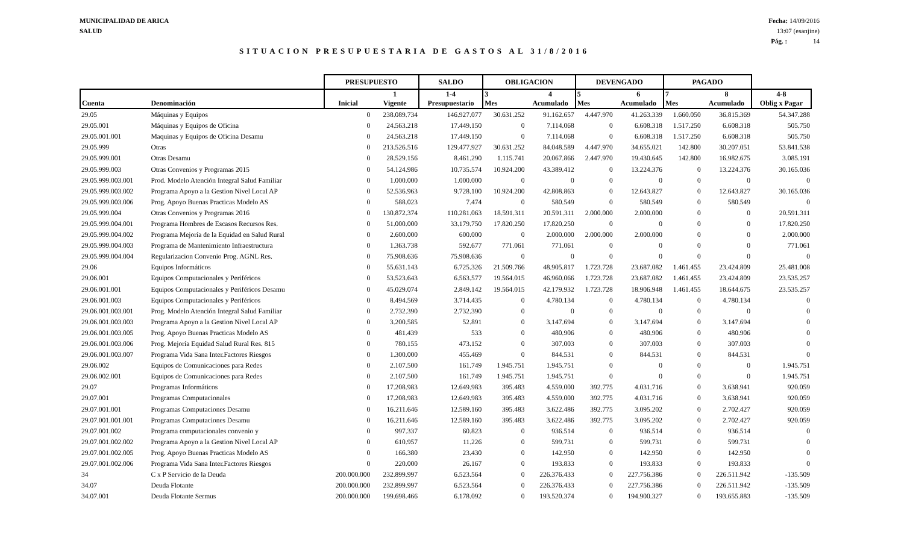MUNICIPALIDAD DE ARICA
SALUD
Fecha: 14/09/2016
13:07 (esanjine)
Pág. : 14
SITUACION PRESUPUESTARIA DE GASTOS AL 31/8/2016
| | | PRESUPUESTO | | SALDO | OBLIGACION | | DEVENGADO | | PAGADO | | |
| --- | --- | --- | --- | --- | --- | --- | --- | --- | --- | --- | --- |
| Cuenta | Denominación | Inicial | 1 Vigente | 1-4 Presupuestario | 3 Mes | 4 Acumulado | 5 Mes | 6 Acumulado | 7 Mes | 8 Acumulado | 4-8 Oblig x Pagar |
| 29.05 | Máquinas y Equipos | 0 | 238.089.734 | 146.927.077 | 30.631.252 | 91.162.657 | 4.447.970 | 41.263.339 | 1.660.050 | 36.815.369 | 54.347.288 |
| 29.05.001 | Máquinas y Equipos de Oficina | 0 | 24.563.218 | 17.449.150 | 0 | 7.114.068 | 0 | 6.608.318 | 1.517.250 | 6.608.318 | 505.750 |
| 29.05.001.001 | Maquinas y Equipos de Oficina Desamu | 0 | 24.563.218 | 17.449.150 | 0 | 7.114.068 | 0 | 6.608.318 | 1.517.250 | 6.608.318 | 505.750 |
| 29.05.999 | Otras | 0 | 213.526.516 | 129.477.927 | 30.631.252 | 84.048.589 | 4.447.970 | 34.655.021 | 142.800 | 30.207.051 | 53.841.538 |
| 29.05.999.001 | Otras Desamu | 0 | 28.529.156 | 8.461.290 | 1.115.741 | 20.067.866 | 2.447.970 | 19.430.645 | 142.800 | 16.982.675 | 3.085.191 |
| 29.05.999.003 | Otras Convenios y Programas 2015 | 0 | 54.124.986 | 10.735.574 | 10.924.200 | 43.389.412 | 0 | 13.224.376 | 0 | 13.224.376 | 30.165.036 |
| 29.05.999.003.001 | Prod. Modelo Atención Integral Salud Familiar | 0 | 1.000.000 | 1.000.000 | 0 | 0 | 0 | 0 | 0 | 0 | 0 |
| 29.05.999.003.002 | Programa Apoyo a la Gestion Nivel Local AP | 0 | 52.536.963 | 9.728.100 | 10.924.200 | 42.808.863 | 0 | 12.643.827 | 0 | 12.643.827 | 30.165.036 |
| 29.05.999.003.006 | Prog. Apoyo Buenas Practicas Modelo AS | 0 | 588.023 | 7.474 | 0 | 580.549 | 0 | 580.549 | 0 | 580.549 | 0 |
| 29.05.999.004 | Otras Convenios y Programas 2016 | 0 | 130.872.374 | 110.281.063 | 18.591.311 | 20.591.311 | 2.000.000 | 2.000.000 | 0 | 0 | 20.591.311 |
| 29.05.999.004.001 | Programa Hombres de Escasos Recursos Res. | 0 | 51.000.000 | 33.179.750 | 17.820.250 | 17.820.250 | 0 | 0 | 0 | 0 | 17.820.250 |
| 29.05.999.004.002 | Programa Mejoría de la Equidad en Salud Rural | 0 | 2.600.000 | 600.000 | 0 | 2.000.000 | 2.000.000 | 2.000.000 | 0 | 0 | 2.000.000 |
| 29.05.999.004.003 | Programa de Mantenimiento Infraestructura | 0 | 1.363.738 | 592.677 | 771.061 | 771.061 | 0 | 0 | 0 | 0 | 771.061 |
| 29.05.999.004.004 | Regularizacion Convenio Prog. AGNL Res. | 0 | 75.908.636 | 75.908.636 | 0 | 0 | 0 | 0 | 0 | 0 | 0 |
| 29.06 | Equipos Informáticos | 0 | 55.631.143 | 6.725.326 | 21.509.766 | 48.905.817 | 1.723.728 | 23.687.082 | 1.461.455 | 23.424.809 | 25.481.008 |
| 29.06.001 | Equipos Computacionales y Periféricos | 0 | 53.523.643 | 6.563.577 | 19.564.015 | 46.960.066 | 1.723.728 | 23.687.082 | 1.461.455 | 23.424.809 | 23.535.257 |
| 29.06.001.001 | Equipos Computacionales y Periféricos Desamu | 0 | 45.029.074 | 2.849.142 | 19.564.015 | 42.179.932 | 1.723.728 | 18.906.948 | 1.461.455 | 18.644.675 | 23.535.257 |
| 29.06.001.003 | Equipos Computacionales y Periféricos | 0 | 8.494.569 | 3.714.435 | 0 | 4.780.134 | 0 | 4.780.134 | 0 | 4.780.134 | 0 |
| 29.06.001.003.001 | Prog. Modelo Atención Integral Salud Familiar | 0 | 2.732.390 | 2.732.390 | 0 | 0 | 0 | 0 | 0 | 0 | 0 |
| 29.06.001.003.003 | Programa Apoyo a la Gestion Nivel Local AP | 0 | 3.200.585 | 52.891 | 0 | 3.147.694 | 0 | 3.147.694 | 0 | 3.147.694 | 0 |
| 29.06.001.003.005 | Prog. Apoyo Buenas Practicas Modelo AS | 0 | 481.439 | 533 | 0 | 480.906 | 0 | 480.906 | 0 | 480.906 | 0 |
| 29.06.001.003.006 | Prog. Mejoría Equidad Salud Rural Res. 815 | 0 | 780.155 | 473.152 | 0 | 307.003 | 0 | 307.003 | 0 | 307.003 | 0 |
| 29.06.001.003.007 | Programa Vida Sana Inter.Factores Riesgos | 0 | 1.300.000 | 455.469 | 0 | 844.531 | 0 | 844.531 | 0 | 844.531 | 0 |
| 29.06.002 | Equipos de Comunicaciones para Redes | 0 | 2.107.500 | 161.749 | 1.945.751 | 1.945.751 | 0 | 0 | 0 | 0 | 1.945.751 |
| 29.06.002.001 | Equipos de Comunicaciones para Redes | 0 | 2.107.500 | 161.749 | 1.945.751 | 1.945.751 | 0 | 0 | 0 | 0 | 1.945.751 |
| 29.07 | Programas Informáticos | 0 | 17.208.983 | 12.649.983 | 395.483 | 4.559.000 | 392.775 | 4.031.716 | 0 | 3.638.941 | 920.059 |
| 29.07.001 | Programas Computacionales | 0 | 17.208.983 | 12.649.983 | 395.483 | 4.559.000 | 392.775 | 4.031.716 | 0 | 3.638.941 | 920.059 |
| 29.07.001.001 | Programas Computaciones Desamu | 0 | 16.211.646 | 12.589.160 | 395.483 | 3.622.486 | 392.775 | 3.095.202 | 0 | 2.702.427 | 920.059 |
| 29.07.001.001.001 | Programas Computaciones Desamu | 0 | 16.211.646 | 12.589.160 | 395.483 | 3.622.486 | 392.775 | 3.095.202 | 0 | 2.702.427 | 920.059 |
| 29.07.001.002 | Programa computacionales convenio y | 0 | 997.337 | 60.823 | 0 | 936.514 | 0 | 936.514 | 0 | 936.514 | 0 |
| 29.07.001.002.002 | Programa Apoyo a la Gestion Nivel Local AP | 0 | 610.957 | 11.226 | 0 | 599.731 | 0 | 599.731 | 0 | 599.731 | 0 |
| 29.07.001.002.005 | Prog. Apoyo Buenas Practicas Modelo AS | 0 | 166.380 | 23.430 | 0 | 142.950 | 0 | 142.950 | 0 | 142.950 | 0 |
| 29.07.001.002.006 | Programa Vida Sana Inter.Factores Riesgos | 0 | 220.000 | 26.167 | 0 | 193.833 | 0 | 193.833 | 0 | 193.833 | 0 |
| 34 | C x P Servicio de la Deuda | 200.000.000 | 232.899.997 | 6.523.564 | 0 | 226.376.433 | 0 | 227.756.386 | 0 | 226.511.942 | -135.509 |
| 34.07 | Deuda Flotante | 200.000.000 | 232.899.997 | 6.523.564 | 0 | 226.376.433 | 0 | 227.756.386 | 0 | 226.511.942 | -135.509 |
| 34.07.001 | Deuda Flotante Sermus | 200.000.000 | 199.698.466 | 6.178.092 | 0 | 193.520.374 | 0 | 194.900.327 | 0 | 193.655.883 | -135.509 |